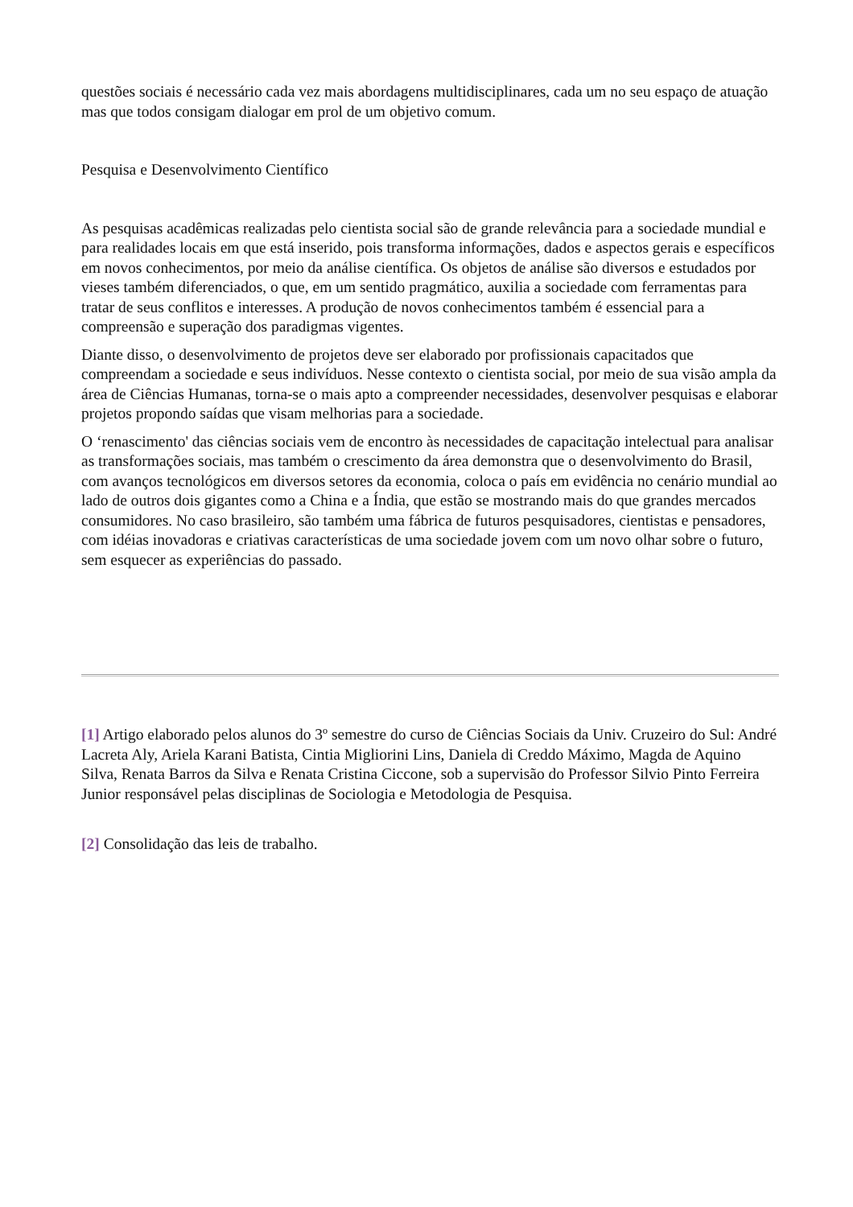questões sociais é necessário cada vez mais abordagens multidisciplinares, cada um no seu espaço de atuação mas que todos consigam dialogar em prol de um objetivo comum.
Pesquisa e Desenvolvimento Científico
As pesquisas acadêmicas realizadas pelo cientista social são de grande relevância para a sociedade mundial e para realidades locais em que está inserido, pois transforma informações, dados e aspectos gerais e específicos em novos conhecimentos, por meio da análise científica. Os objetos de análise são diversos e estudados por vieses também diferenciados, o que, em um sentido pragmático, auxilia a sociedade com ferramentas para tratar de seus conflitos e interesses. A produção de novos conhecimentos também é essencial para a compreensão e superação dos paradigmas vigentes.
Diante disso, o desenvolvimento de projetos deve ser elaborado por profissionais capacitados que compreendam a sociedade e seus indivíduos. Nesse contexto o cientista social, por meio de sua visão ampla da área de Ciências Humanas, torna-se o mais apto a compreender necessidades, desenvolver pesquisas e elaborar projetos propondo saídas que visam melhorias para a sociedade.
O ‘renascimento' das ciências sociais vem de encontro às necessidades de capacitação intelectual para analisar as transformações sociais, mas também o crescimento da área demonstra que o desenvolvimento do Brasil, com avanços tecnológicos em diversos setores da economia, coloca o país em evidência no cenário mundial ao lado de outros dois gigantes como a China e a Índia, que estão se mostrando mais do que grandes mercados consumidores. No caso brasileiro, são também uma fábrica de futuros pesquisadores, cientistas e pensadores, com idéias inovadoras e criativas características de uma sociedade jovem com um novo olhar sobre o futuro, sem esquecer as experiências do passado.
[1] Artigo elaborado pelos alunos do 3º semestre do curso de Ciências Sociais da Univ. Cruzeiro do Sul: André Lacreta Aly, Ariela Karani Batista, Cintia Migliorini Lins, Daniela di Creddo Máximo, Magda de Aquino Silva, Renata Barros da Silva e Renata Cristina Ciccone, sob a supervisão do Professor Silvio Pinto Ferreira Junior responsável pelas disciplinas de Sociologia e Metodologia de Pesquisa.
[2] Consolidação das leis de trabalho.